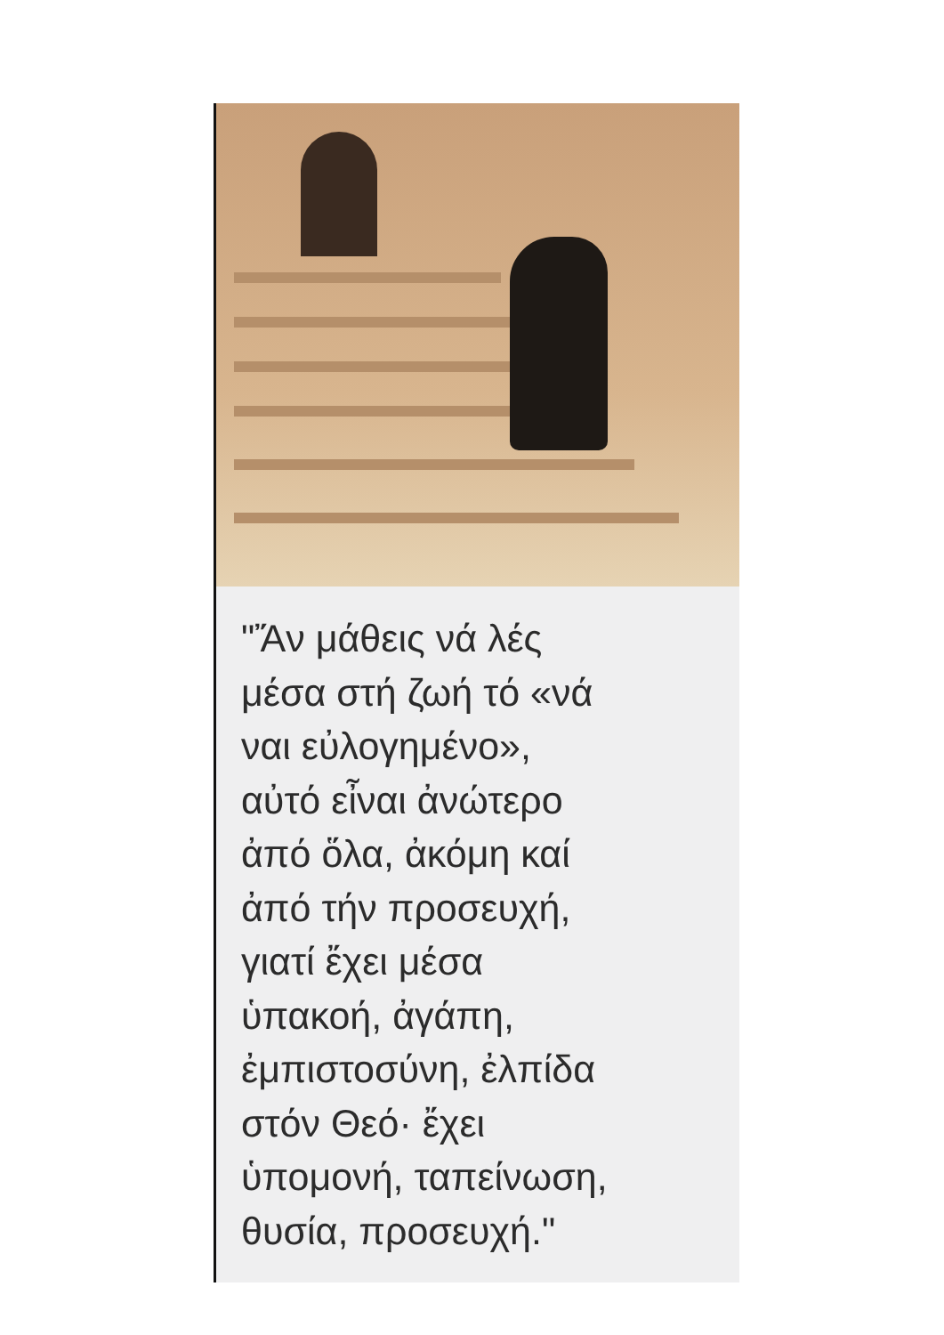"Ἄν μάθεις νά λές
μέσα στή ζωή τό «νά
ναι εὐλογημένο»,
αὐτό εἶναι ἀνώτερο
ἀπό ὅλα, ἀκόμη καί
ἀπό τήν προσευχή,
γιατί ἔχει μέσα
ὑπακοή, ἀγάπη,
ἐμπιστοσύνη, ἐλπίδα
στόν Θεό· ἔχει
ὑπομονή, ταπείνωση,
θυσία, προσευχή."